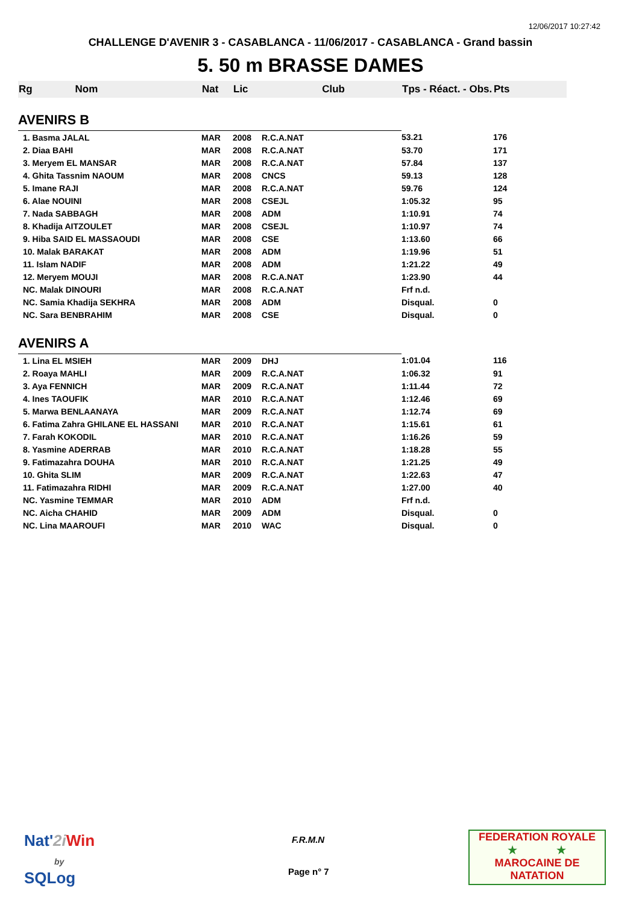12/06/2017 10:27:42
CHALLENGE D'AVENIR 3 - CASABLANCA - 11/06/2017 - CASABLANCA - Grand bassin
5. 50 m BRASSE DAMES
| Rg Nom | | Nat | Lic | Club | Tps - Réact. - Obs. | Pts |
| --- | --- | --- | --- | --- | --- | --- |
| AVENIRS B | | | | | | |
| 1. Basma JALAL | | MAR | 2008 | R.C.A.NAT | 53.21 | 176 |
| 2. Diaa BAHI | | MAR | 2008 | R.C.A.NAT | 53.70 | 171 |
| 3. Meryem EL MANSAR | | MAR | 2008 | R.C.A.NAT | 57.84 | 137 |
| 4. Ghita Tassnim NAOUM | | MAR | 2008 | CNCS | 59.13 | 128 |
| 5. Imane RAJI | | MAR | 2008 | R.C.A.NAT | 59.76 | 124 |
| 6. Alae NOUINI | | MAR | 2008 | CSEJL | 1:05.32 | 95 |
| 7. Nada SABBAGH | | MAR | 2008 | ADM | 1:10.91 | 74 |
| 8. Khadija AITZOULET | | MAR | 2008 | CSEJL | 1:10.97 | 74 |
| 9. Hiba SAID EL MASSAOUDI | | MAR | 2008 | CSE | 1:13.60 | 66 |
| 10. Malak BARAKAT | | MAR | 2008 | ADM | 1:19.96 | 51 |
| 11. Islam NADIF | | MAR | 2008 | ADM | 1:21.22 | 49 |
| 12. Meryem MOUJI | | MAR | 2008 | R.C.A.NAT | 1:23.90 | 44 |
| NC. Malak DINOURI | | MAR | 2008 | R.C.A.NAT | Frf n.d. | |
| NC. Samia Khadija SEKHRA | | MAR | 2008 | ADM | Disqual. | 0 |
| NC. Sara BENBRAHIM | | MAR | 2008 | CSE | Disqual. | 0 |
| AVENIRS A | | | | | | |
| 1. Lina EL MSIEH | | MAR | 2009 | DHJ | 1:01.04 | 116 |
| 2. Roaya MAHLI | | MAR | 2009 | R.C.A.NAT | 1:06.32 | 91 |
| 3. Aya FENNICH | | MAR | 2009 | R.C.A.NAT | 1:11.44 | 72 |
| 4. Ines TAOUFIK | | MAR | 2010 | R.C.A.NAT | 1:12.46 | 69 |
| 5. Marwa BENLAANAYA | | MAR | 2009 | R.C.A.NAT | 1:12.74 | 69 |
| 6. Fatima Zahra GHILANE EL HASSANI | | MAR | 2010 | R.C.A.NAT | 1:15.61 | 61 |
| 7. Farah KOKODIL | | MAR | 2010 | R.C.A.NAT | 1:16.26 | 59 |
| 8. Yasmine ADERRAB | | MAR | 2010 | R.C.A.NAT | 1:18.28 | 55 |
| 9. Fatimazahra DOUHA | | MAR | 2010 | R.C.A.NAT | 1:21.25 | 49 |
| 10. Ghita SLIM | | MAR | 2009 | R.C.A.NAT | 1:22.63 | 47 |
| 11. Fatimazahra RIDHI | | MAR | 2009 | R.C.A.NAT | 1:27.00 | 40 |
| NC. Yasmine TEMMAR | | MAR | 2010 | ADM | Frf n.d. | |
| NC. Aicha CHAHID | | MAR | 2009 | ADM | Disqual. | 0 |
| NC. Lina MAAROUFI | | MAR | 2010 | WAC | Disqual. | 0 |
Nat'2i Win
by
SQLog
F.R.M.N
Page n° 7
FEDERATION ROYALE
★ ★
MAROCAINE DE NATATION